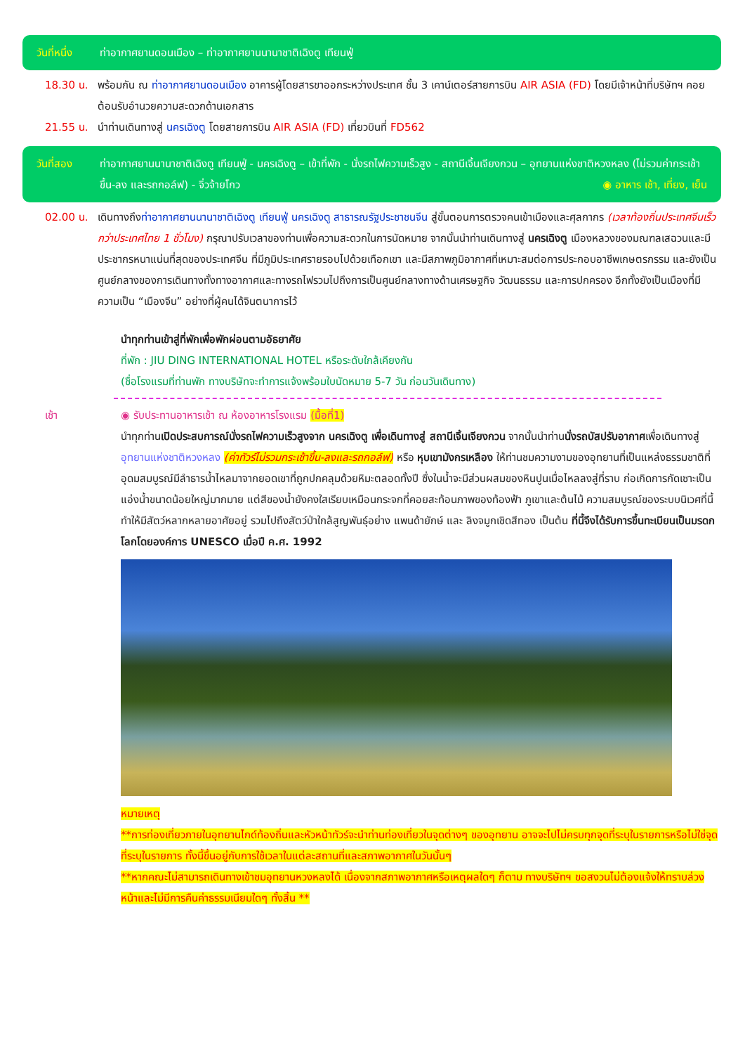วันที่หนึ่ง ท่าอากาศยานดอนเมือง – ท่าอากาศยานนานาชาติเฉิงตู เทียนฟู่
18.30 น. พร้อมกัน ณ ท่าอากาศยานดอนเมือง อาคารผู้โดยสารขาออกระหว่างประเทศ ชั้น 3 เคาน์เตอร์สายการบิน AIR ASIA (FD) โดยมีเจ้าหน้าที่บริษัทฯ คอยต้อนรับอำนวยความสะดวกด้านเอกสาร
21.55 น. นำท่านเดินทางสู่ นครเฉิงตู โดยสายการบิน AIR ASIA (FD) เที่ยวบินที่ FD562
วันที่สอง ท่าอากาศยานนานาชาติเฉิงตู เทียนฟู่ - นครเฉิงตู – เข้าที่พัก - นั่งรถไฟความเร็วสูง - สถานีเจิ้นเจียงกวน – อุทยานแห่งชาติหวงหลง (ไม่รวมค่ากระเช้าขึ้น-ลง และรถกอล์ฟ) - จิ่วจ้ายโกว ◉ อาหาร เช้า, เที่ยง, เย็น
02.00 น. เดินทางถึงท่าอากาศยานนานาชาติเฉิงตู เทียนฟู่ นครเฉิงตู สาธารณรัฐประชาชนจีน สู่ขั้นตอนการตรวจคนเข้าเมืองและศุลกากร (เวลาท้องถิ่นประเทศจีนเร็วกว่าประเทศไทย 1 ชั่วโมง) กรุณาปรับเวลาของท่านเพื่อความสะดวกในการนัดหมาย จากนั้นนำท่านเดินทางสู่ นครเฉิงตู เมืองหลวงของมณฑลเสฉวนและมีประชากรหนาแน่นที่สุดของประเทศจีน ที่มีภูมิประเทศรายรอบไปด้วยเทือกเขา และมีสภาพภูมิอากาศที่เหมาะสมต่อการประกอบอาชีพเกษตรกรรม และยังเป็นศูนย์กลางของการเดินทางทั้งทางอากาศและทางรถไฟรวมไปถึงการเป็นศูนย์กลางทางด้านเศรษฐกิจ วัฒนธรรม และการปกครอง อีกทั้งยังเป็นเมืองที่มีความเป็น “เมืองจีน” อย่างที่ผู้คนได้จินตนาการไว้
นำทุกท่านเข้าสู่ที่พักเพื่อพักผ่อนตามอัธยาศัย
ที่พัก : JIU DING INTERNATIONAL HOTEL หรือระดับใกล้เคียงกัน
(ชื่อโรงแรมที่ท่านพัก ทางบริษัทจะทำการแจ้งพร้อมใบนัดหมาย 5-7 วัน ก่อนวันเดินทาง)
เช้า ◉ รับประทานอาหารเช้า ณ ห้องอาหารโรงแรม (มื้อที่1)
นำทุกท่านเปิดประสบการณ์นั่งรถไฟความเร็วสูงจาก นครเฉิงตู เพื่อเดินทางสู่ สถานีเจิ้นเจียงกวน จากนั้นนำท่านนั่งรถบัสปรับอากาศเพื่อเดินทางสู่ อุทยานแห่งชาติหวงหลง (ค่าทัวร์ไม่รวมกระเช้าขึ้น-ลงและรถกอล์ฟ) หรือ หุบเขามังกรเหลือง ให้ท่านชมความงามของอุทยานที่เป็นแหล่งธรรมชาติที่อุดมสมบูรณ์มีลำธารน้ำไหลมาจากยอดเขาที่ถูกปกคลุมด้วยหิมะตลอดทั้งปี ซึ่งในน้ำจะมีส่วนผสมของหินปูนเมื่อไหลลงสู่ที่ราบ ก่อเกิดการกัดเซาะเป็นแอ่งน้ำขนาดน้อยใหญ่มากมาย แต่สีของน้ำยังคงใสเรียบเหมือนกระจกที่คอยสะท้อนภาพของท้องฟ้า ภูเขาและต้นไม้ ความสมบูรณ์ของระบบนิเวศที่นี้ทำให้มีสัตว์หลากหลายอาศัยอยู่ รวมไปถึงสัตว์ป่าใกล้สูญพันธุ์อย่าง แพนด้ายักษ์ และ ลิงจมูกเชิดสีทอง เป็นต้น ที่นี้จึงได้รับการขึ้นทะเบียนเป็นมรดกโลกโดยองค์การ UNESCO เมื่อปี ค.ศ. 1992
หมายเหตุ
**การท่องเที่ยวภายในอุทยานไกด์ท้องถิ่นและหัวหน้าทัวร์จะนำท่านท่องเที่ยวในจุดต่างๆ ของอุทยาน อาจจะไปไม่ครบทุกจุดที่ระบุในรายการหรือไม่ใช่จุดที่ระบุในรายการ ทั้งนี้ขึ้นอยู่กับการใช้เวลาในแต่ละสถานที่และสภาพอากาศในวันนั้นๆ
**หากคณะไม่สามารถเดินทางเข้าชมอุทยานหวงหลงได้ เนื่องจากสภาพอากาศหรือเหตุผลใดๆ ก็ตาม ทางบริษัทฯ ขอสงวนไม่ต้องแจ้งให้ทราบล่วงหน้าและไม่มีการคืนค่าธรรมเนียมใดๆ ทั้งสิ้น **